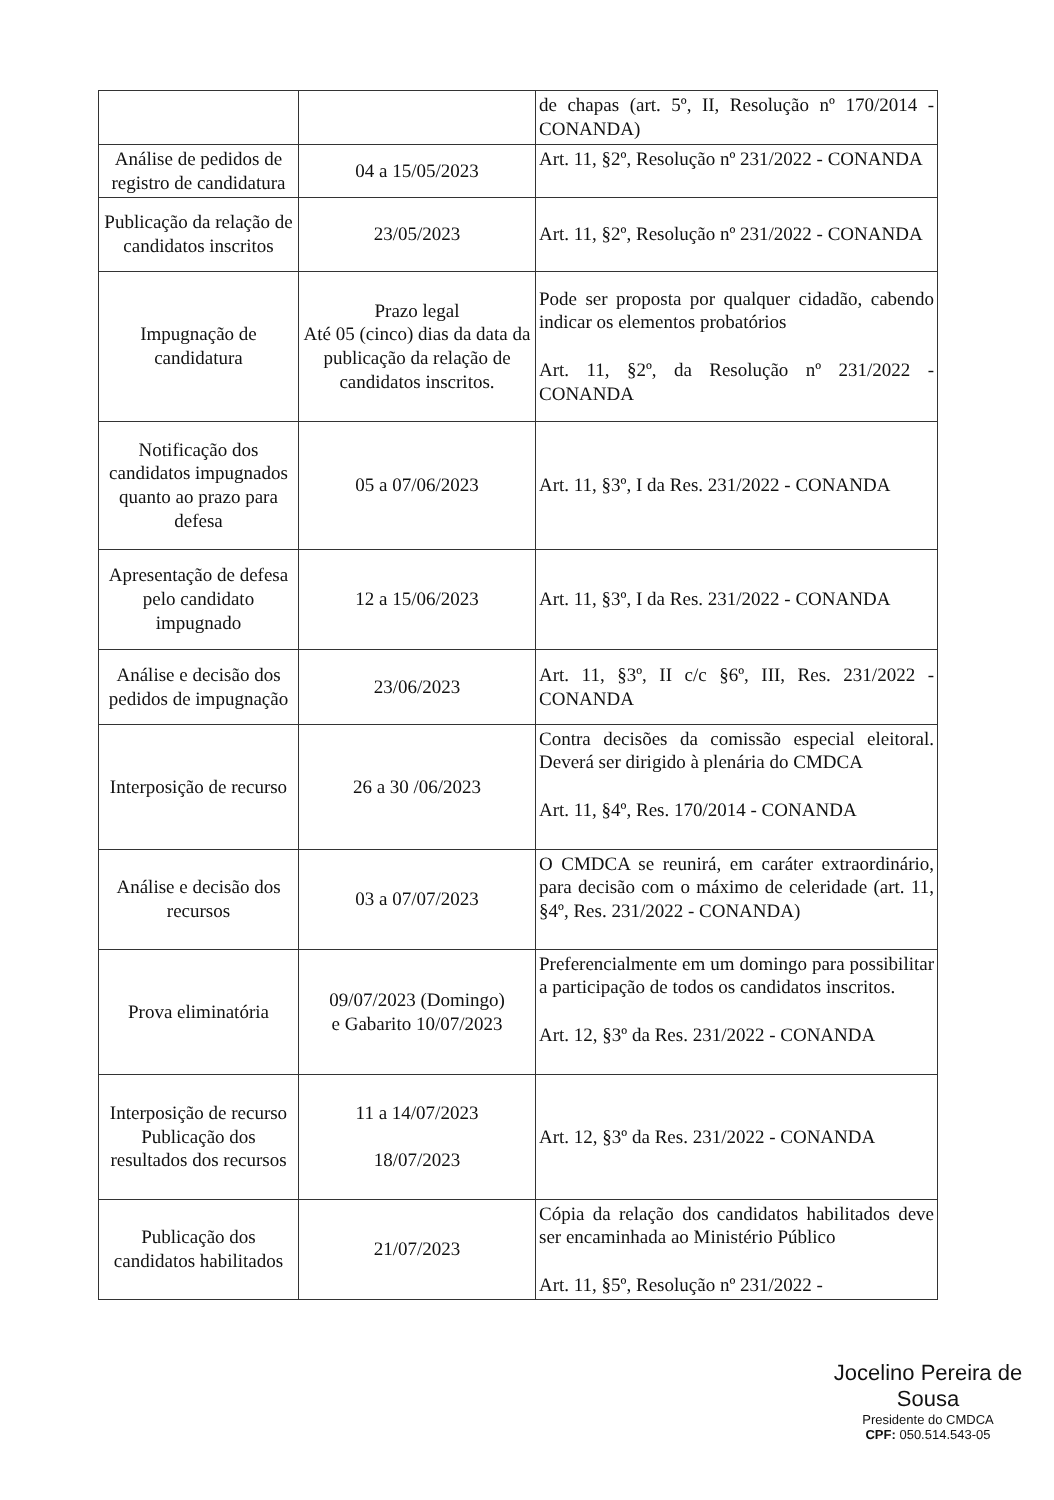| | | de chapas (art. 5º, II, Resolução nº 170/2014 - CONANDA) |
| Análise de pedidos de registro de candidatura | 04 a 15/05/2023 | Art. 11, §2º, Resolução nº 231/2022 - CONANDA |
| Publicação da relação de candidatos inscritos | 23/05/2023 | Art. 11, §2º, Resolução nº 231/2022 - CONANDA |
| Impugnação de candidatura | Prazo legal Até 05 (cinco) dias da data da publicação da relação de candidatos inscritos. | Pode ser proposta por qualquer cidadão, cabendo indicar os elementos probatórios Art. 11, §2º, da Resolução nº 231/2022 - CONANDA |
| Notificação dos candidatos impugnados quanto ao prazo para defesa | 05 a 07/06/2023 | Art. 11, §3º, I da Res. 231/2022 - CONANDA |
| Apresentação de defesa pelo candidato impugnado | 12 a 15/06/2023 | Art. 11, §3º, I da Res. 231/2022 - CONANDA |
| Análise e decisão dos pedidos de impugnação | 23/06/2023 | Art. 11, §3º, II c/c §6º, III, Res. 231/2022 - CONANDA |
| Interposição de recurso | 26 a 30 /06/2023 | Contra decisões da comissão especial eleitoral. Deverá ser dirigido à plenária do CMDCA Art. 11, §4º, Res. 170/2014 - CONANDA |
| Análise e decisão dos recursos | 03 a 07/07/2023 | O CMDCA se reunirá, em caráter extraordinário, para decisão com o máximo de celeridade (art. 11, §4º, Res. 231/2022 - CONANDA) |
| Prova eliminatória | 09/07/2023 (Domingo) e Gabarito 10/07/2023 | Preferencialmente em um domingo para possibilitar a participação de todos os candidatos inscritos. Art. 12, §3º da Res. 231/2022 - CONANDA |
| Interposição de recurso Publicação dos resultados dos recursos | 11 a 14/07/2023 18/07/2023 | Art. 12, §3º da Res. 231/2022 - CONANDA |
| Publicação dos candidatos habilitados | 21/07/2023 | Cópia da relação dos candidatos habilitados deve ser encaminhada ao Ministério Público Art. 11, §5º, Resolução nº 231/2022 - |
Jocelino Pereira de Sousa
Presidente do CMDCA
CPF: 050.514.543-05